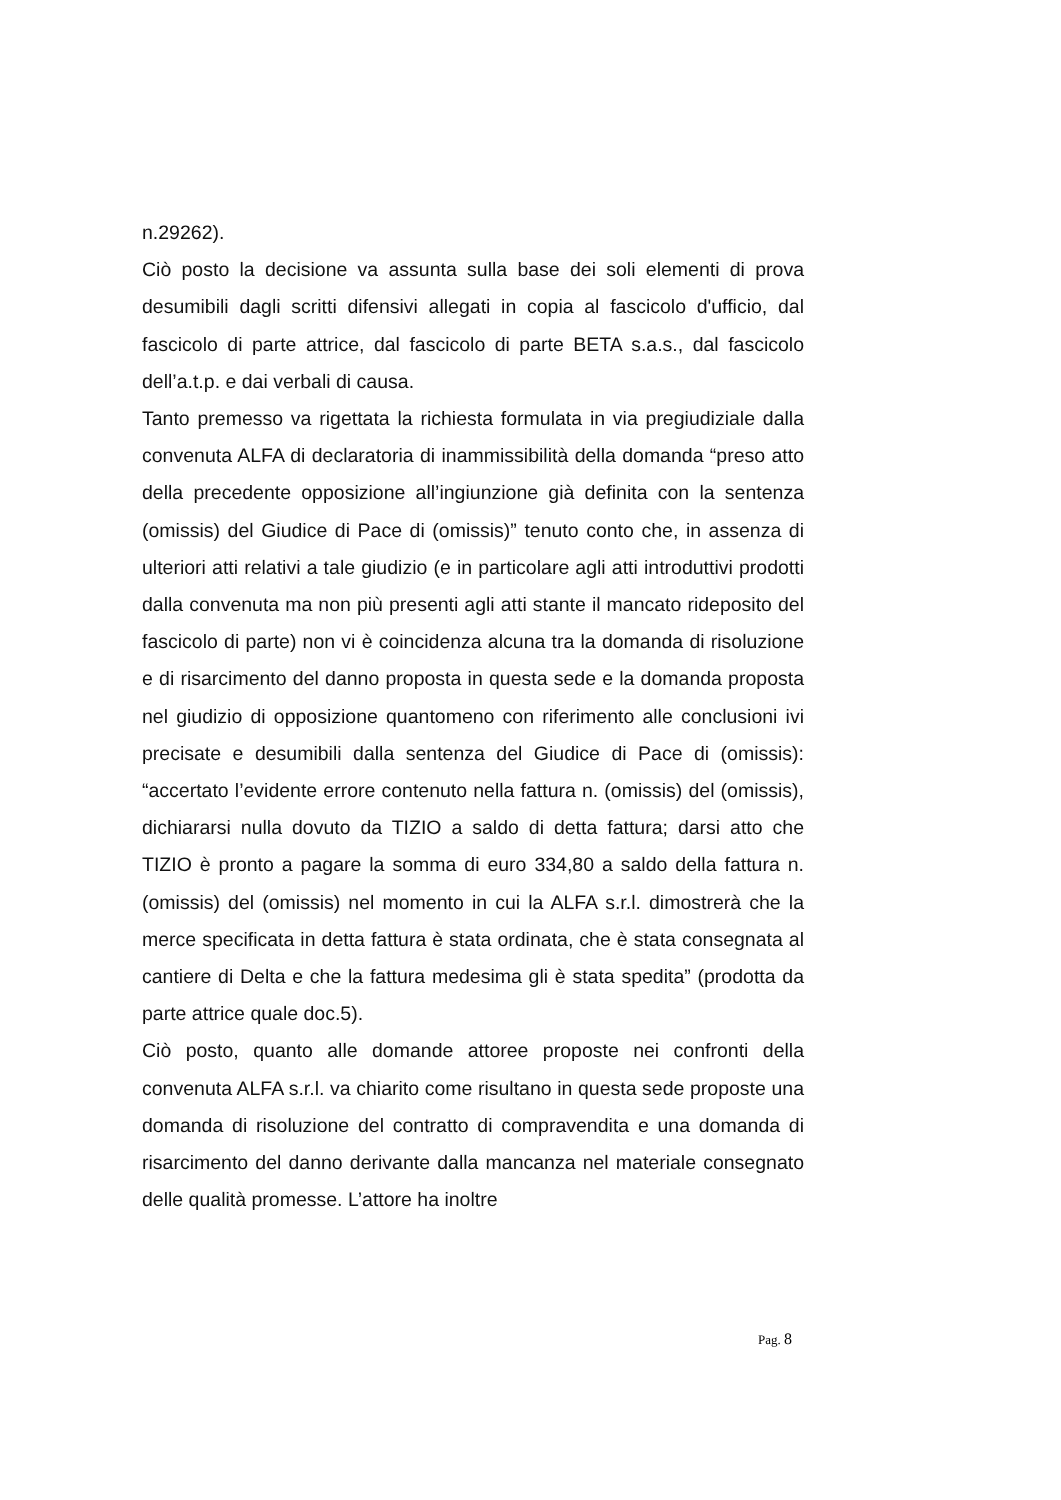n.29262).
Ciò posto la decisione va assunta sulla base dei soli elementi di prova desumibili dagli scritti difensivi allegati in copia al fascicolo d'ufficio, dal fascicolo di parte attrice, dal fascicolo di parte BETA s.a.s., dal fascicolo dell’a.t.p. e dai verbali di causa.
Tanto premesso va rigettata la richiesta formulata in via pregiudiziale dalla convenuta ALFA di declaratoria di inammissibilità della domanda “preso atto della precedente opposizione all’ingiunzione già definita con la sentenza (omissis) del Giudice di Pace di (omissis)” tenuto conto che, in assenza di ulteriori atti relativi a tale giudizio (e in particolare agli atti introduttivi prodotti dalla convenuta ma non più presenti agli atti stante il mancato rideposito del fascicolo di parte) non vi è coincidenza alcuna tra la domanda di risoluzione e di risarcimento del danno proposta in questa sede e la domanda proposta nel giudizio di opposizione quantomeno con riferimento alle conclusioni ivi precisate e desumibili dalla sentenza del Giudice di Pace di (omissis): “accertato l’evidente errore contenuto nella fattura n. (omissis) del (omissis), dichiararsi nulla dovuto da TIZIO a saldo di detta fattura; darsi atto che TIZIO è pronto a pagare la somma di euro 334,80 a saldo della fattura n. (omissis) del (omissis) nel momento in cui la ALFA s.r.l. dimostrerà che la merce specificata in detta fattura è stata ordinata, che è stata consegnata al cantiere di Delta e che la fattura medesima gli è stata spedita” (prodotta da parte attrice quale doc.5).
Ciò posto, quanto alle domande attoree proposte nei confronti della convenuta ALFA s.r.l. va chiarito come risultano in questa sede proposte una domanda di risoluzione del contratto di compravendita e una domanda di risarcimento del danno derivante dalla mancanza nel materiale consegnato delle qualità promesse. L’attore ha inoltre
Pag. 8